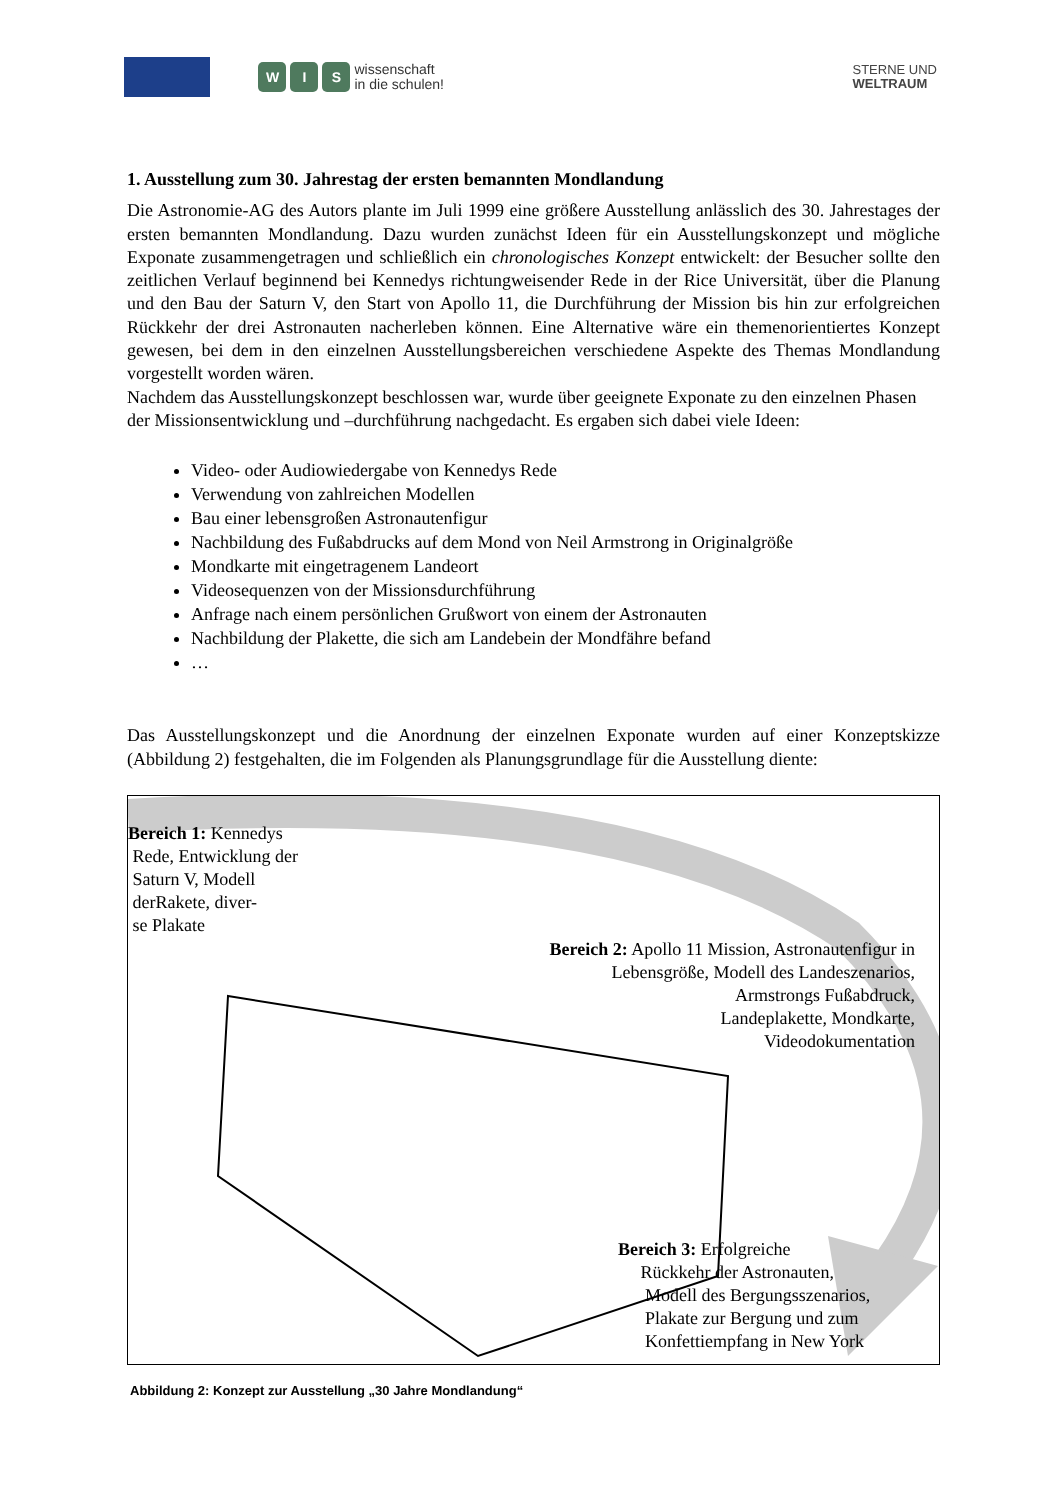W I S
wissenschaft
in die schulen!
STERNE UND
WELTRAUM
1. Ausstellung zum 30. Jahrestag der ersten bemannten Mondlandung
Die Astronomie-AG des Autors plante im Juli 1999 eine größere Ausstellung anlässlich des 30. Jahrestages der ersten bemannten Mondlandung. Dazu wurden zunächst Ideen für ein Ausstellungskonzept und mögliche Exponate zusammengetragen und schließlich ein chronologisches Konzept entwickelt: der Besucher sollte den zeitlichen Verlauf beginnend bei Kennedys richtungweisender Rede in der Rice Universität, über die Planung und den Bau der Saturn V, den Start von Apollo 11, die Durchführung der Mission bis hin zur erfolgreichen Rückkehr der drei Astronauten nacherleben können. Eine Alternative wäre ein themenorientiertes Konzept gewesen, bei dem in den einzelnen Ausstellungsbereichen verschiedene Aspekte des Themas Mondlandung vorgestellt worden wären.
Nachdem das Ausstellungskonzept beschlossen war, wurde über geeignete Exponate zu den einzelnen Phasen der Missionsentwicklung und –durchführung nachgedacht. Es ergaben sich dabei viele Ideen:
Video- oder Audiowiedergabe von Kennedys Rede
Verwendung von zahlreichen Modellen
Bau einer lebensgroßen Astronautenfigur
Nachbildung des Fußabdrucks auf dem Mond von Neil Armstrong in Originalgröße
Mondkarte mit eingetragenem Landeort
Videosequenzen von der Missionsdurchführung
Anfrage nach einem persönlichen Grußwort von einem der Astronauten
Nachbildung der Plakette, die sich am Landebein der Mondfähre befand
…
Das Ausstellungskonzept und die Anordnung der einzelnen Exponate wurden auf einer Konzeptskizze (Abbildung 2) festgehalten, die im Folgenden als Planungsgrundlage für die Ausstellung diente:
Bereich 1: Kennedys
Rede, Entwicklung der
Saturn V, Modell
derRakete, diver-
se Plakate
Bereich 2: Apollo 11 Mission, Astronautenfigur in
Lebensgröße, Modell des Landeszenarios,
Armstrongs Fußabdruck,
Landeplakette, Mondkarte,
Videodokumentation
Bereich 3: Erfolgreiche
Rückkehr der Astronauten,
Modell des Bergungsszenarios,
Plakate zur Bergung und zum
Konfettiempfang in New York
Abbildung 2: Konzept zur Ausstellung „30 Jahre Mondlandung“